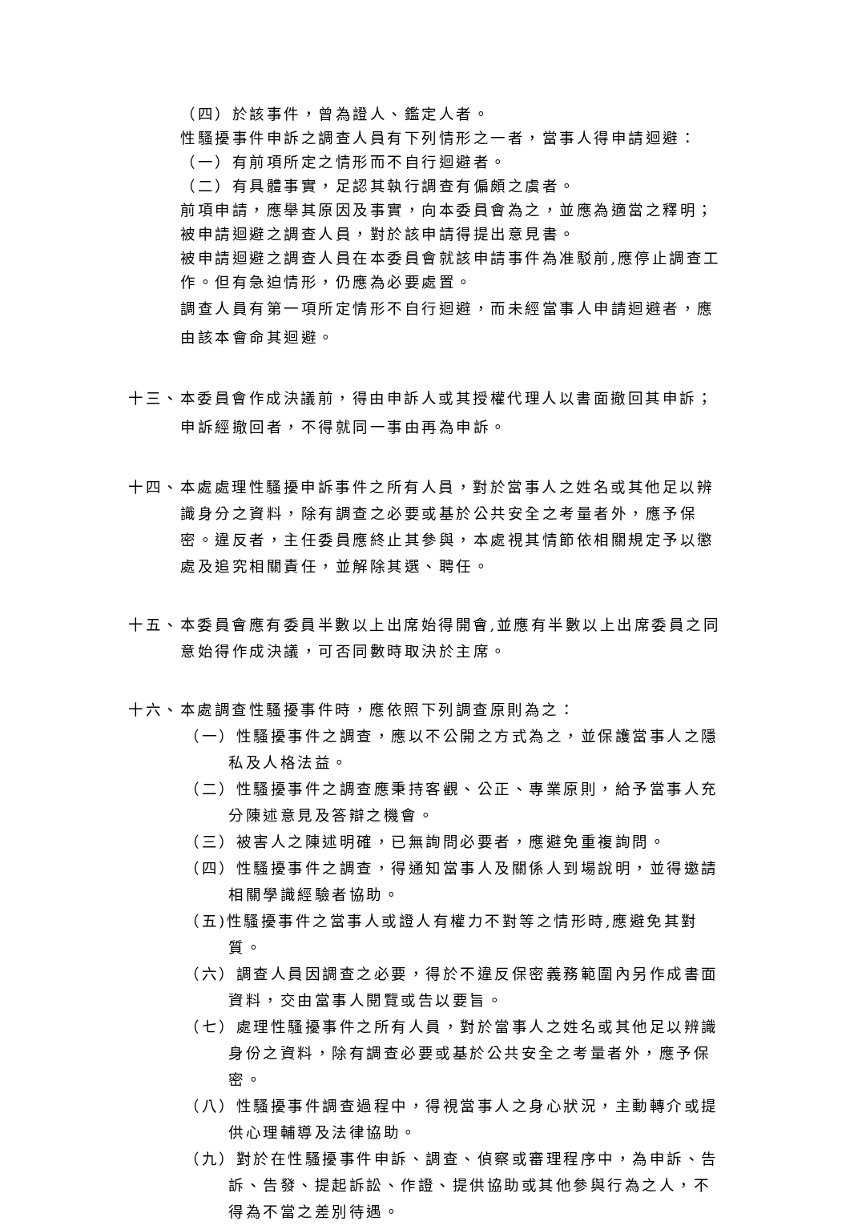（四）於該事件，曾為證人、鑑定人者。
性騷擾事件申訴之調查人員有下列情形之一者，當事人得申請迴避：
（一）有前項所定之情形而不自行迴避者。
（二）有具體事實，足認其執行調查有偏頗之虞者。
前項申請，應舉其原因及事實，向本委員會為之，並應為適當之釋明；被申請迴避之調查人員，對於該申請得提出意見書。
被申請迴避之調查人員在本委員會就該申請事件為准駁前,應停止調查工作。但有急迫情形，仍應為必要處置。
調查人員有第一項所定情形不自行迴避，而未經當事人申請迴避者，應由該本會命其迴避。
十三、本委員會作成決議前，得由申訴人或其授權代理人以書面撤回其申訴；申訴經撤回者，不得就同一事由再為申訴。
十四、本處處理性騷擾申訴事件之所有人員，對於當事人之姓名或其他足以辨識身分之資料，除有調查之必要或基於公共安全之考量者外，應予保密。違反者，主任委員應終止其參與，本處視其情節依相關規定予以懲處及追究相關責任，並解除其選、聘任。
十五、本委員會應有委員半數以上出席始得開會,並應有半數以上出席委員之同意始得作成決議，可否同數時取決於主席。
十六、本處調查性騷擾事件時，應依照下列調查原則為之：
（一）性騷擾事件之調查，應以不公開之方式為之，並保護當事人之隱私及人格法益。
（二）性騷擾事件之調查應秉持客觀、公正、專業原則，給予當事人充分陳述意見及答辯之機會。
（三）被害人之陳述明確，已無詢問必要者，應避免重複詢問。
（四）性騷擾事件之調查，得通知當事人及關係人到場說明，並得邀請相關學識經驗者協助。
（五)性騷擾事件之當事人或證人有權力不對等之情形時,應避免其對質。
（六）調查人員因調查之必要，得於不違反保密義務範圍內另作成書面資料，交由當事人閱覽或告以要旨。
（七）處理性騷擾事件之所有人員，對於當事人之姓名或其他足以辨識身份之資料，除有調查必要或基於公共安全之考量者外，應予保密。
（八）性騷擾事件調查過程中，得視當事人之身心狀況，主動轉介或提供心理輔導及法律協助。
（九）對於在性騷擾事件申訴、調查、偵察或審理程序中，為申訴、告訴、告發、提起訴訟、作證、提供協助或其他參與行為之人，不得為不當之差別待遇。